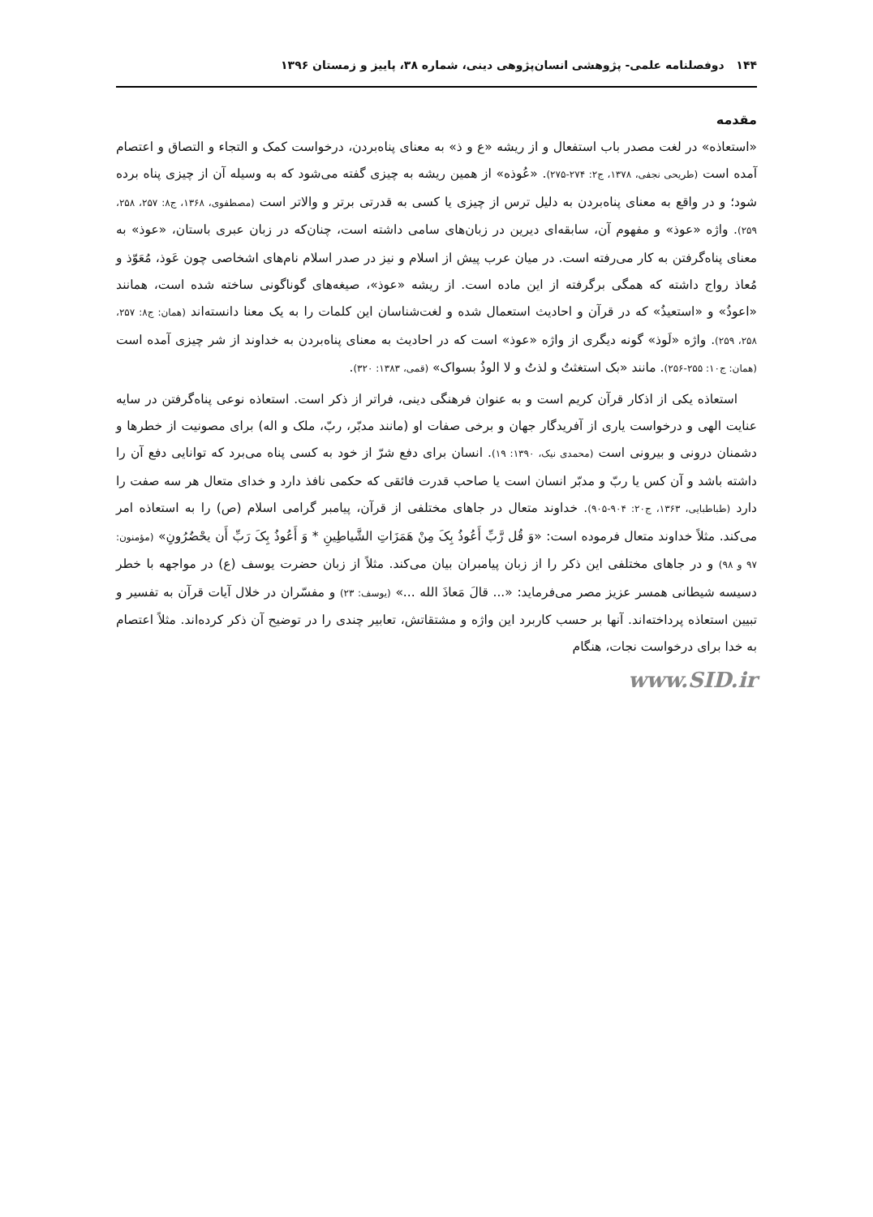۱۴۴ دوفصلنامه علمی- پژوهشی انسان‌پژوهی دینی، شماره ۳۸، پاییز و زمستان ۱۳۹۶
مقدمه
«استعاذه» در لغت مصدر باب استفعال و از ریشه «ع و ذ» به معنای پناه‌بردن، درخواست کمک و التجاء و التصاق و اعتصام آمده است (طریحی نجفی، ۱۳۷۸، ج۲: ۲۷۴-۲۷۵). «عُوذه» از همین ریشه به چیزی گفته می‌شود که به وسیله آن از چیزی پناه برده شود؛ و در واقع به معنای پناه‌بردن به دلیل ترس از چیزی یا کسی به قدرتی برتر و والاتر است (مصطفوی، ۱۳۶۸، ج۸: ۲۵۷، ۲۵۸، ۲۵۹). واژه «عوذ» و مفهوم آن، سابقه‌ای دیرین در زبان‌های سامی داشته است، چنان‌که در زبان عبری باستان، «عوذ» به معنای پناه‌گرفتن به کار می‌رفته است. در میان عرب پیش از اسلام و نیز در صدر اسلام نام‌های اشخاصی چون عَوذ، مُعَوّذ و مُعاذ رواج داشته که همگی برگرفته از این ماده است. از ریشه «عوذ»، صیغه‌های گوناگونی ساخته شده است، همانند «اعوذُ» و «استعیذُ» که در قرآن و احادیث استعمال شده و لغت‌شناسان این کلمات را به یک معنا دانسته‌اند (همان: ج۸: ۲۵۷، ۲۵۸، ۲۵۹). واژه «لَوذ» گونه دیگری از واژه «عوذ» است که در احادیث به معنای پناه‌بردن به خداوند از شر چیزی آمده است (همان: ج۱۰: ۲۵۵-۲۵۶). مانند «بک استغثتُ و لذتُ و لا الوذُ بسواک» (قمی، ۱۳۸۳: ۳۲۰).
استعاذه یکی از اذکار قرآن کریم است و به عنوان فرهنگی دینی، فراتر از ذکر است. استعاذه نوعی پناه‌گرفتن در سایه عنایت الهی و درخواست یاری از آفریدگار جهان و برخی صفات او (مانند مدبّر، ربّ، ملک و اله) برای مصونیت از خطرها و دشمنان درونی و بیرونی است (محمدی نیک، ۱۳۹۰: ۱۹). انسان برای دفع شرّ از خود به کسی پناه می‌برد که توانایی دفع آن را داشته باشد و آن کس یا ربّ و مدبّر انسان است یا صاحب قدرت فائقی که حکمی نافذ دارد و خدای متعال هر سه صفت را دارد (طباطبایی، ۱۳۶۳، ج۲۰: ۹۰۴-۹۰۵). خداوند متعال در جاهای مختلفی از قرآن، پیامبر گرامی اسلام (ص) را به استعاذه امر می‌کند. مثلاً خداوند متعال فرموده است: «وَ قُل رَّبِّ أَعُوذُ بِکَ مِنْ هَمَزَاتِ الشَّیاطِینِ * وَ أَعُوذُ بِکَ رَبِّ أَن یحْضُرُونِ» (مؤمنون: ۹۷ و ۹۸) و در جاهای مختلفی این ذکر را از زبان پیامبران بیان می‌کند. مثلاً از زبان حضرت یوسف (ع) در مواجهه با خطر دسیسه شیطانی همسر عزیز مصر می‌فرماید: «... قالَ مَعاذَ الله ...» (یوسف: ۲۳) و مفسّران در خلال آیات قرآن به تفسیر و تبیین استعاذه پرداخته‌اند. آنها بر حسب کاربرد این واژه و مشتقاتش، تعابیر چندی را در توضیح آن ذکر کرده‌اند. مثلاً اعتصام به خدا برای درخواست نجات، هنگام
www.SID.ir